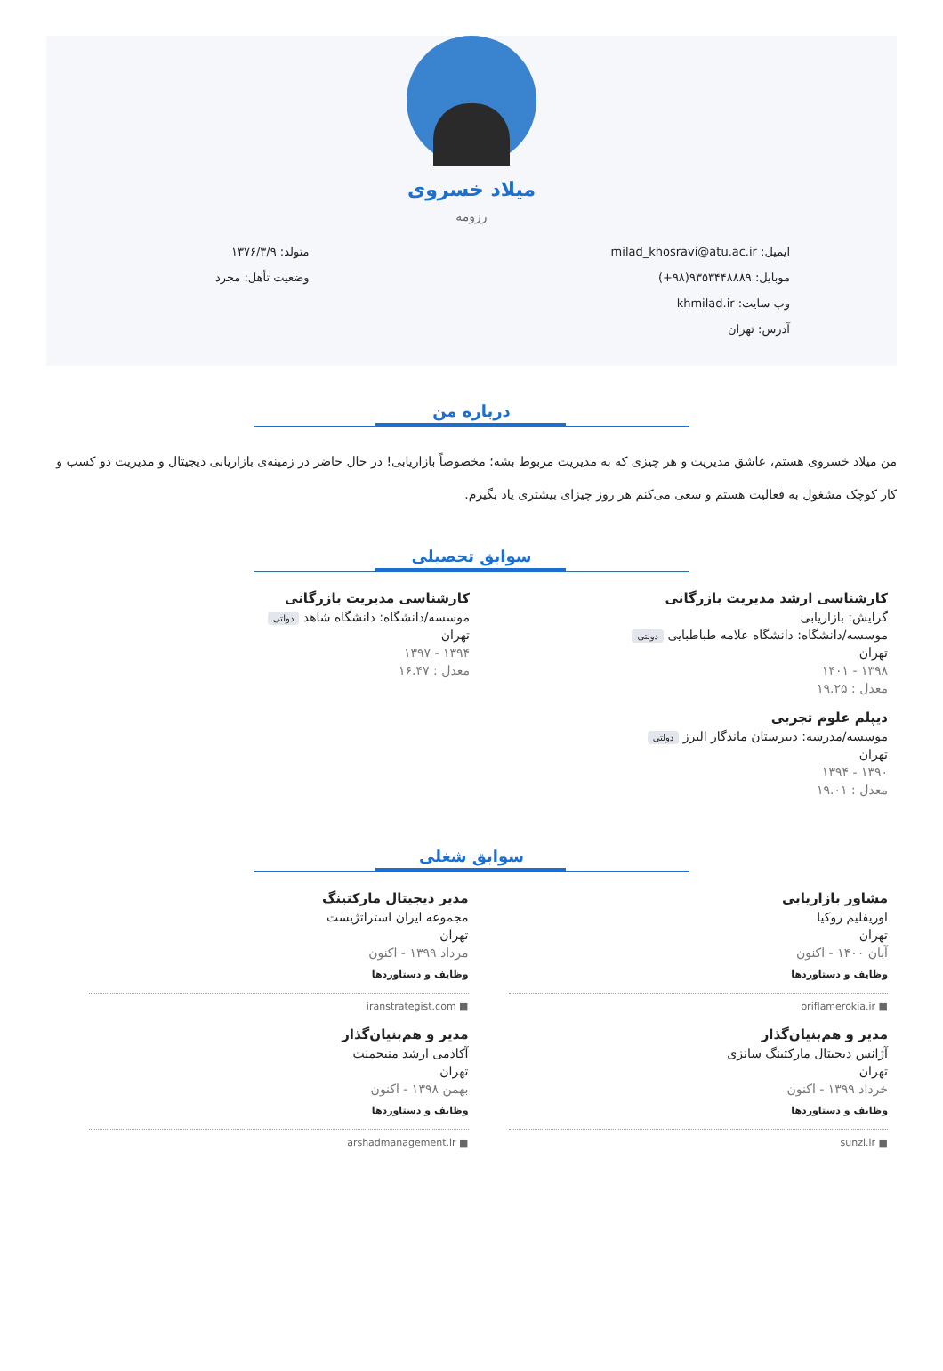میلاد خسروی
رزومه
ایمیل: milad_khosravi@atu.ac.ir
موبایل: ۹۳۵۳۴۴۸۸۸۹(۹۸+)
وب سایت: khmilad.ir
آدرس: تهران
متولد: ۱۳۷۶/۳/۹
وضعیت تأهل: مجرد
درباره من
من میلاد خسروی هستم، عاشق مدیریت و هر چیزی که به مدیریت مربوط بشه؛ مخصوصاً بازاریابی! در حال حاضر در زمینه‌ی بازاریابی دیجیتال و مدیریت دو کسب و کار کوچک مشغول به فعالیت هستم و سعی می‌کنم هر روز چیزای بیشتری یاد بگیرم.
سوابق تحصیلی
کارشناسی ارشد مدیریت بازرگانی
گرایش: بازاریابی
موسسه/دانشگاه: دانشگاه علامه طباطبایی دولتی
تهران
۱۳۹۸ - ۱۴۰۱
معدل : ۱۹.۲۵
دیپلم علوم تجربی
موسسه/مدرسه: دبیرستان ماندگار البرز دولتی
تهران
۱۳۹۰ - ۱۳۹۴
معدل : ۱۹.۰۱
کارشناسی مدیریت بازرگانی
موسسه/دانشگاه: دانشگاه شاهد دولتی
تهران
۱۳۹۴ - ۱۳۹۷
معدل : ۱۶.۴۷
سوابق شغلی
مشاور بازاریابی
اوریفلیم روکیا
تهران
آبان ۱۴۰۰ - اکنون
وظایف و دستاوردها
oriflamerokia.ir ■
مدیر و هم‌بنیان‌گذار
آژانس دیجیتال مارکتینگ سانزی
تهران
خرداد ۱۳۹۹ - اکنون
وظایف و دستاوردها
sunzi.ir ■
مدیر دیجیتال مارکتینگ
مجموعه ایران استراتژیست
تهران
مرداد ۱۳۹۹ - اکنون
وظایف و دستاوردها
iranstrategist.com ■
مدیر و هم‌بنیان‌گذار
آکادمی ارشد منیجمنت
تهران
بهمن ۱۳۹۸ - اکنون
وظایف و دستاوردها
arshadmanagement.ir ■